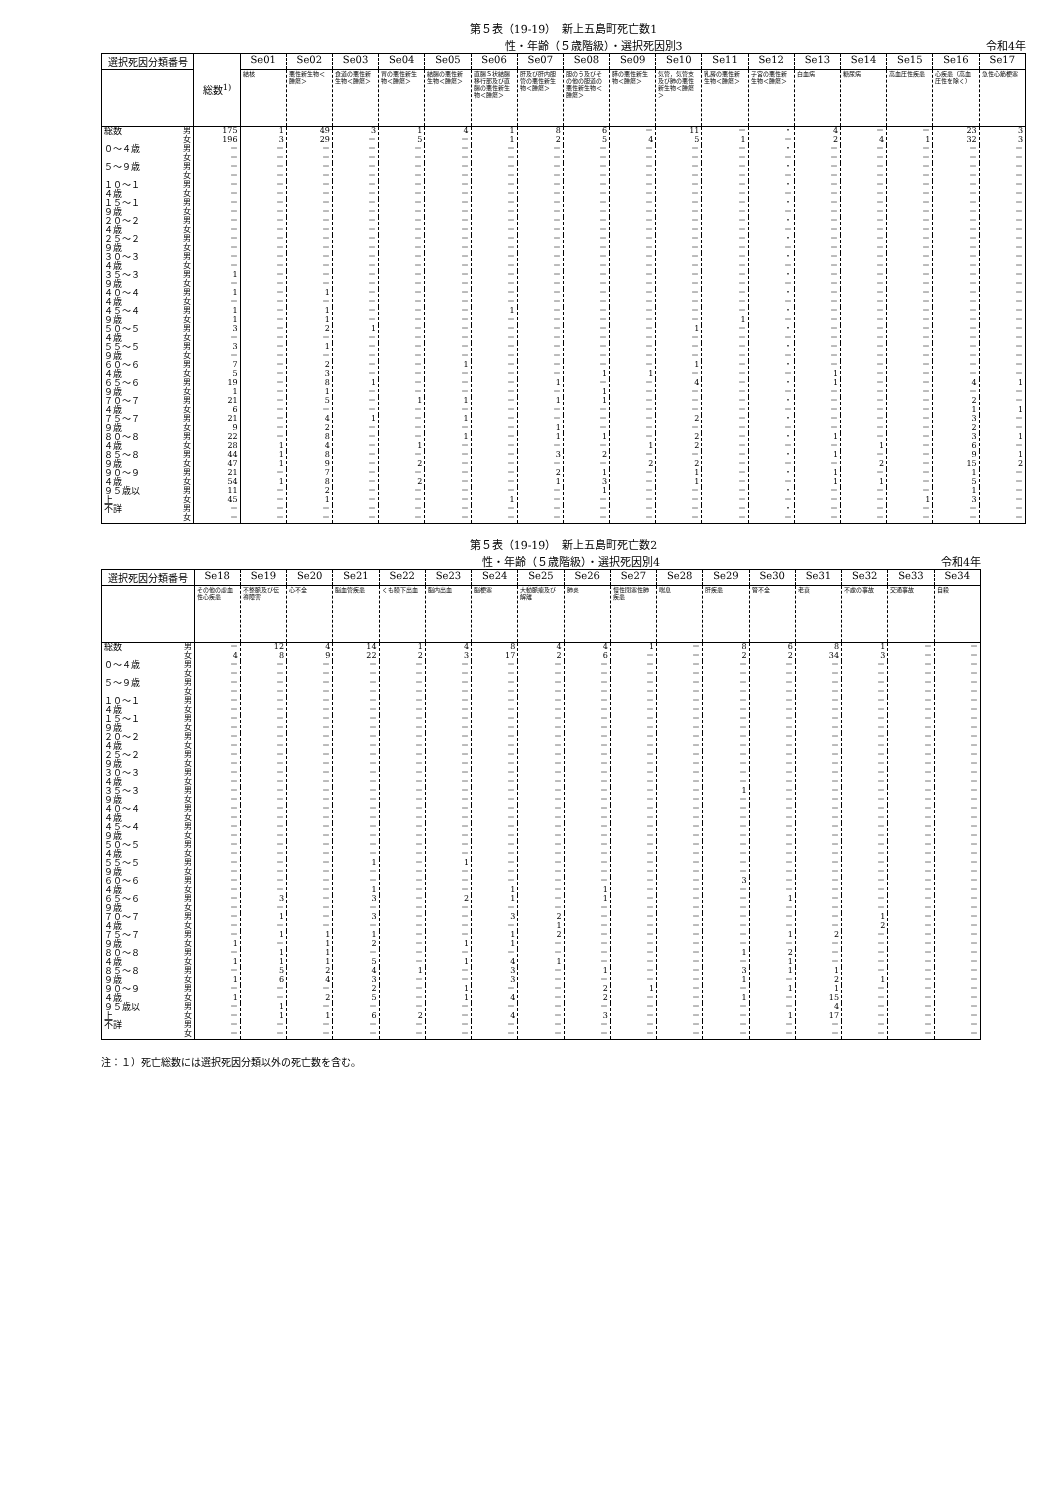第５表（19-19）　新上五島町死亡数1
性・年齢（５歳階級）・選択死因別3 令和4年
| 選択死因分類番号 | | 総数<sup>1)</sup> | Se01 | Se02 | Se03 | Se04 | Se05 | Se06 | Se07 | Se08 | Se09 | Se10 | Se11 | Se12 | Se13 | Se14 | Se15 | Se16 | Se17 |
| --- | --- | --- | --- | --- | --- | --- | --- | --- | --- | --- | --- | --- | --- | --- | --- | --- | --- | --- | --- |
| | | | 結核 | 悪性新生物＜腫瘍＞ | 食道の悪性新生物＜腫瘍＞ | 胃の悪性新生物＜腫瘍＞ | 結腸の悪性新生物＜腫瘍＞ | 直腸Ｓ状結腸移行部及び直腸の悪性新生物＜腫瘍＞ | 肝及び肝内胆管の悪性新生物＜腫瘍＞ | 胆のう及びその他の胆道の悪性新生物＜腫瘍＞ | 膵の悪性新生物＜腫瘍＞ | 気管，気管支及び肺の悪性新生物＜腫瘍＞ | 乳房の悪性新生物＜腫瘍＞ | 子宮の悪性新生物＜腫瘍＞ | 白血病 | 糖尿病 | 高血圧性疾患 | 心疾患（高血圧性を除く） | 急性心筋梗塞 |
| 総数 | 男 女 | 175 196 | 1 3 | 49 29 | 3 － | 1 5 | 4 － | 1 1 | 8 2 | 6 5 | － 4 | 11 5 | － 1 | ・ － | 4 2 | － 4 | － 1 | 23 32 | 3 3 |
| ０～４歳 | 男 女 | － － | － － | － － | － － | － － | － － | － － | － － | － － | － － | － － | － － | ・ － | － － | － － | － － | － － | － － |
| ５～９歳 | 男 女 | － － | － － | － － | － － | － － | － － | － － | － － | － － | － － | － － | － － | ・ － | － － | － － | － － | － － | － － |
| １０～１４歳 | 男 女 | － － | － － | － － | － － | － － | － － | － － | － － | － － | － － | － － | － － | ・ － | － － | － － | － － | － － | － － |
| １５～１９歳 | 男 女 | － － | － － | － － | － － | － － | － － | － － | － － | － － | － － | － － | － － | ・ － | － － | － － | － － | － － | － － |
| ２０～２４歳 | 男 女 | － － | － － | － － | － － | － － | － － | － － | － － | － － | － － | － － | － － | ・ － | － － | － － | － － | － － | － － |
| ２５～２９歳 | 男 女 | － － | － － | － － | － － | － － | － － | － － | － － | － － | － － | － － | － － | ・ － | － － | － － | － － | － － | － － |
| ３０～３４歳 | 男 女 | － － | － － | － － | － － | － － | － － | － － | － － | － － | － － | － － | － － | ・ － | － － | － － | － － | － － | － － |
| ３５～３９歳 | 男 女 | 1 － | － － | － － | － － | － － | － － | － － | － － | － － | － － | － － | － － | ・ － | － － | － － | － － | － － | － － |
| ４０～４４歳 | 男 女 | 1 － | － － | 1 － | － － | － － | － － | － － | － － | － － | － － | － － | － － | ・ － | － － | － － | － － | － － | － － |
| ４５～４９歳 | 男 女 | 1 1 | － － | 1 1 | － － | － － | － － | 1 － | － － | － － | － － | － － | － 1 | ・ － | － － | － － | － － | － － | － － |
| ５０～５４歳 | 男 女 | 3 － | － － | 2 － | 1 － | － － | － － | － － | － － | － － | － － | 1 － | － － | ・ － | － － | － － | － － | － － | － － |
| ５５～５９歳 | 男 女 | 3 － | － － | 1 － | － － | － － | － － | － － | － － | － － | － － | － － | － － | ・ － | － － | － － | － － | － － | － － |
| ６０～６４歳 | 男 女 | 7 5 | － － | 2 3 | － － | － － | 1 － | － － | － － | － 1 | － 1 | 1 － | － － | ・ － | － 1 | － － | － － | － － | － － |
| ６５～６９歳 | 男 女 | 19 1 | － － | 8 1 | 1 － | － － | － － | － － | 1 － | － 1 | － － | 4 － | － － | ・ － | 1 － | － － | － － | 4 － | 1 － |
| ７０～７４歳 | 男 女 | 21 6 | － － | 5 － | － － | 1 － | 1 － | － － | 1 － | 1 － | － － | － － | － － | ・ － | － － | － － | － － | 2 1 | － 1 |
| ７５～７９歳 | 男 女 | 21 9 | － － | 4 2 | 1 － | － － | 1 － | － － | － 1 | － － | － － | 2 － | － － | ・ － | － － | － － | － － | 3 2 | － － |
| ８０～８４歳 | 男 女 | 22 28 | － 1 | 8 4 | － － | － 1 | 1 － | － － | 1 － | 1 － | － 1 | 2 2 | － － | ・ － | 1 － | － 1 | － － | 3 6 | 1 － |
| ８５～８９歳 | 男 女 | 44 47 | 1 1 | 8 9 | － － | － 2 | － － | － － | 3 － | 2 － | － 2 | － 2 | － － | ・ － | 1 － | － 2 | － － | 9 15 | 1 2 |
| ９０～９４歳 | 男 女 | 21 54 | － 1 | 7 8 | － － | － 2 | － － | － － | 2 1 | 1 3 | － － | 1 1 | － － | ・ － | 1 1 | － 1 | － － | 1 5 | － － |
| ９５歳以上 | 男 女 | 11 45 | － － | 2 1 | － － | － － | － － | － 1 | － － | 1 － | － － | － － | － － | ・ － | － － | － － | － 1 | 1 3 | － － |
| 不詳 | 男 女 | － － | － － | － － | － － | － － | － － | － － | － － | － － | － － | － － | － － | ・ － | － － | － － | － － | － － | － － |
第５表（19-19）　新上五島町死亡数2
性・年齢（５歳階級）・選択死因別4 令和4年
| 選択死因分類番号 | | Se18 | Se19 | Se20 | Se21 | Se22 | Se23 | Se24 | Se25 | Se26 | Se27 | Se28 | Se29 | Se30 | Se31 | Se32 | Se33 | Se34 |
| --- | --- | --- | --- | --- | --- | --- | --- | --- | --- | --- | --- | --- | --- | --- | --- | --- | --- | --- |
| | | その他の虚血性心疾患 | 不整脈及び伝導障害 | 心不全 | 脳血管疾患 | くも膜下出血 | 脳内出血 | 脳梗塞 | 大動脈瘤及び解離 | 肺炎 | 慢性閉塞性肺疾患 | 喘息 | 肝疾患 | 腎不全 | 老衰 | 不慮の事故 | 交通事故 | 自殺 |
| 総数 | 男 女 | － 4 | 12 8 | 4 9 | 14 22 | 1 2 | 4 3 | 8 17 | 4 2 | 4 6 | 1 － | － － | 8 2 | 6 2 | 8 34 | 1 3 | － － | － － |
| ０～４歳 | 男 女 | － － | － － | － － | － － | － － | － － | － － | － － | － － | － － | － － | － － | － － | － － | － － | － － | － － |
| ５～９歳 | 男 女 | － － | － － | － － | － － | － － | － － | － － | － － | － － | － － | － － | － － | － － | － － | － － | － － | － － |
| １０～１４歳 | 男 女 | － － | － － | － － | － － | － － | － － | － － | － － | － － | － － | － － | － － | － － | － － | － － | － － | － － |
| １５～１９歳 | 男 女 | － － | － － | － － | － － | － － | － － | － － | － － | － － | － － | － － | － － | － － | － － | － － | － － | － － |
| ２０～２４歳 | 男 女 | － － | － － | － － | － － | － － | － － | － － | － － | － － | － － | － － | － － | － － | － － | － － | － － | － － |
| ２５～２９歳 | 男 女 | － － | － － | － － | － － | － － | － － | － － | － － | － － | － － | － － | － － | － － | － － | － － | － － | － － |
| ３０～３４歳 | 男 女 | － － | － － | － － | － － | － － | － － | － － | － － | － － | － － | － － | － － | － － | － － | － － | － － | － － |
| ３５～３９歳 | 男 女 | － － | － － | － － | － － | － － | － － | － － | － － | － － | － － | － － | 1 － | － － | － － | － － | － － | － － |
| ４０～４４歳 | 男 女 | － － | － － | － － | － － | － － | － － | － － | － － | － － | － － | － － | － － | － － | － － | － － | － － | － － |
| ４５～４９歳 | 男 女 | － － | － － | － － | － － | － － | － － | － － | － － | － － | － － | － － | － － | － － | － － | － － | － － | － － |
| ５０～５４歳 | 男 女 | － － | － － | － － | － － | － － | － － | － － | － － | － － | － － | － － | － － | － － | － － | － － | － － | － － |
| ５５～５９歳 | 男 女 | － － | － － | － － | 1 － | － － | 1 － | － － | － － | － － | － － | － － | － － | － － | － － | － － | － － | － － |
| ６０～６４歳 | 男 女 | － － | － － | － － | － 1 | － － | － － | － 1 | － － | － 1 | － － | － － | 3 － | － － | － － | － － | － － | － － |
| ６５～６９歳 | 男 女 | － － | 3 － | － － | 3 － | － － | 2 － | 1 － | － － | 1 － | － － | － － | － － | 1 － | － － | － － | － － | － － |
| ７０～７４歳 | 男 女 | － － | 1 － | － － | 3 － | － － | － － | 3 － | 2 1 | － － | － － | － － | － － | － － | － － | 1 2 | － － | － － |
| ７５～７９歳 | 男 女 | － 1 | 1 － | 1 1 | 1 2 | － － | － 1 | 1 1 | 2 － | － － | － － | － － | － － | 1 － | 2 － | － － | － － | － － |
| ８０～８４歳 | 男 女 | － 1 | 1 1 | 1 1 | － 5 | － － | － 1 | － 4 | － 1 | － － | － － | － － | 1 － | 2 1 | － － | － － | － － | － － |
| ８５～８９歳 | 男 女 | － 1 | 5 6 | 2 4 | 4 3 | 1 － | － － | 3 3 | － － | 1 － | － － | － － | 3 1 | 1 － | 1 2 | － 1 | － － | － － |
| ９０～９４歳 | 男 女 | － 1 | － － | － 2 | 2 5 | － － | 1 1 | － 4 | － － | 2 2 | 1 － | － － | － 1 | 1 － | 1 15 | － － | － － | － － |
| ９５歳以上 | 男 女 | － － | 1 1 | － 1 | － 6 | － 2 | － － | － 4 | － － | － 3 | － － | － － | － － | － 1 | 4 17 | － － | － － | － － |
| 不詳 | 男 女 | － － | － － | － － | － － | － － | － － | － － | － － | － － | － － | － － | － － | － － | － － | － － | － － | － － |
注：１）死亡総数には選択死因分類以外の死亡数を含む。